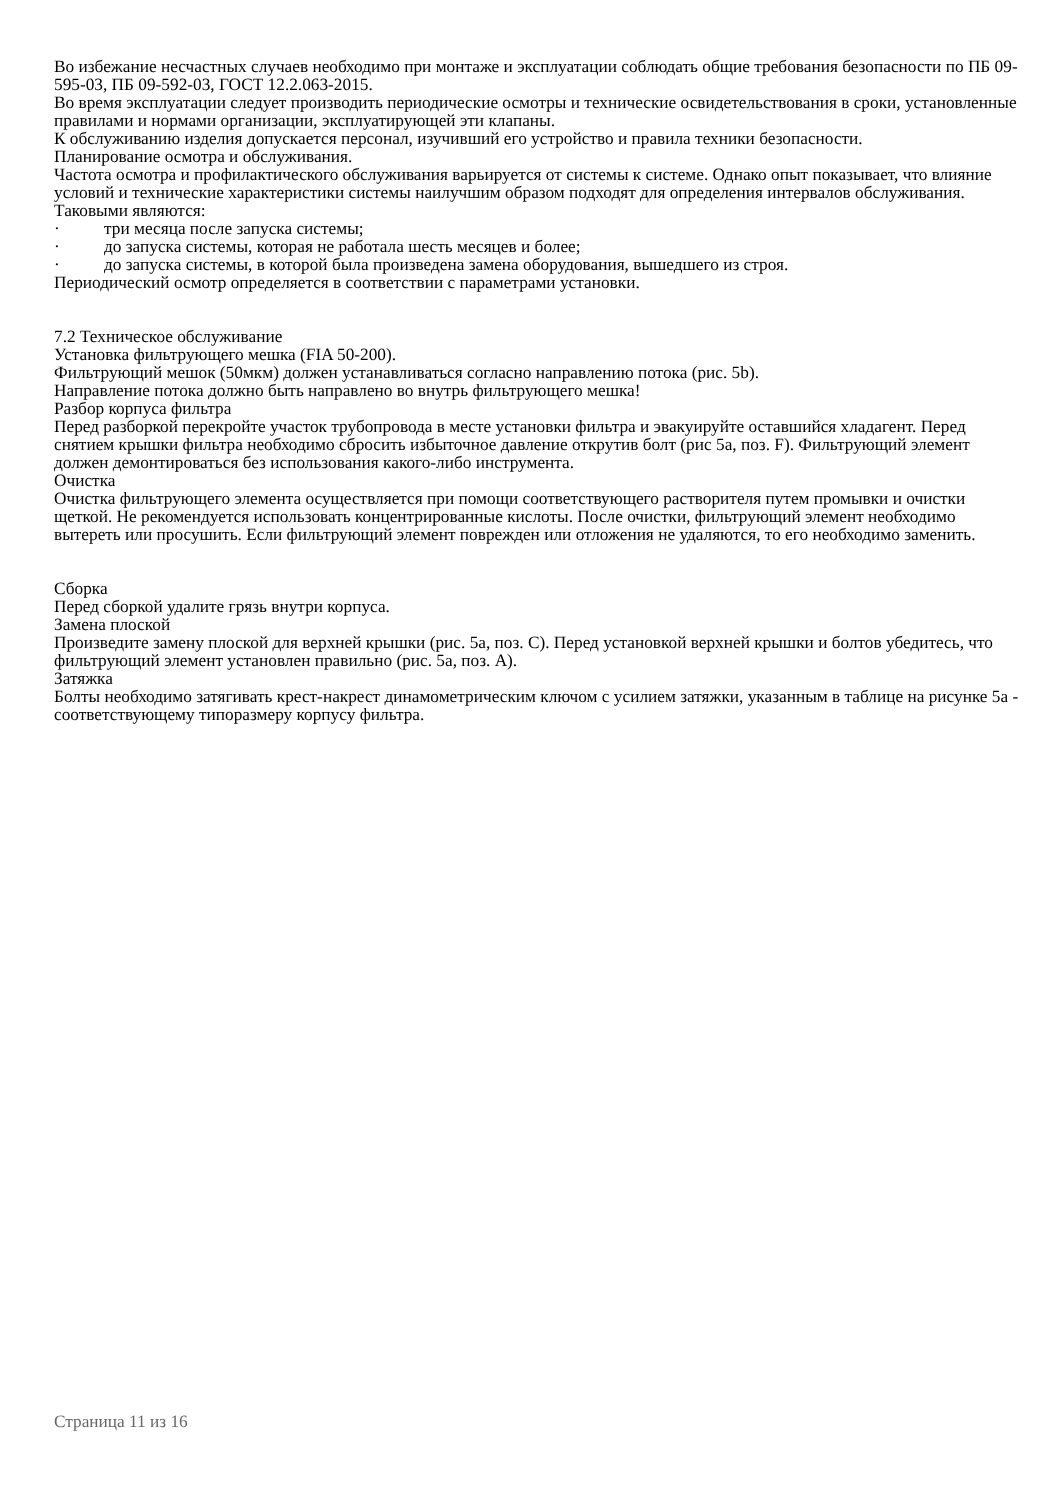Во избежание несчастных случаев необходимо при монтаже и эксплуатации соблюдать общие требования безопасности по ПБ 09-595-03, ПБ 09-592-03, ГОСТ 12.2.063-2015.
Во время эксплуатации следует производить периодические осмотры и технические освидетельствования в сроки, установленные правилами и нормами организации, эксплуатирующей эти клапаны.
К обслуживанию изделия допускается персонал, изучивший его устройство и правила техники безопасности.
Планирование осмотра и обслуживания.
Частота осмотра и профилактического обслуживания варьируется от системы к системе. Однако опыт показывает, что влияние условий и технические характеристики системы наилучшим образом подходят для определения интервалов обслуживания.
Таковыми являются:
· три месяца после запуска системы;
· до запуска системы, которая не работала шесть месяцев и более;
· до запуска системы, в которой была произведена замена оборудования, вышедшего из строя.
Периодический осмотр определяется в соответствии с параметрами установки.
7.2 Техническое обслуживание
Установка фильтрующего мешка (FIA 50-200).
Фильтрующий мешок (50мкм) должен устанавливаться согласно направлению потока (рис. 5b).
Направление потока должно быть направлено во внутрь фильтрующего мешка!
Разбор корпуса фильтра
Перед разборкой перекройте участок трубопровода в месте установки фильтра и эвакуируйте оставшийся хладагент. Перед снятием крышки фильтра необходимо сбросить избыточное давление открутив болт (рис 5а, поз. F). Фильтрующий элемент должен демонтироваться без использования какого-либо инструмента.
Очистка
Очистка фильтрующего элемента осуществляется при помощи соответствующего растворителя путем промывки и очистки щеткой. Не рекомендуется использовать концентрированные кислоты. После очистки, фильтрующий элемент необходимо вытереть или просушить. Если фильтрующий элемент поврежден или отложения не удаляются, то его необходимо заменить.
Сборка
Перед сборкой удалите грязь внутри корпуса.
Замена плоской
Произведите замену плоской для верхней крышки (рис. 5а, поз. C). Перед установкой верхней крышки и болтов убедитесь, что фильтрующий элемент установлен правильно (рис. 5а, поз. A).
Затяжка
Болты необходимо затягивать крест-накрест динамометрическим ключом с усилием затяжки, указанным в таблице на рисунке 5а - соответствующему типоразмеру корпусу фильтра.
Страница 11 из 16